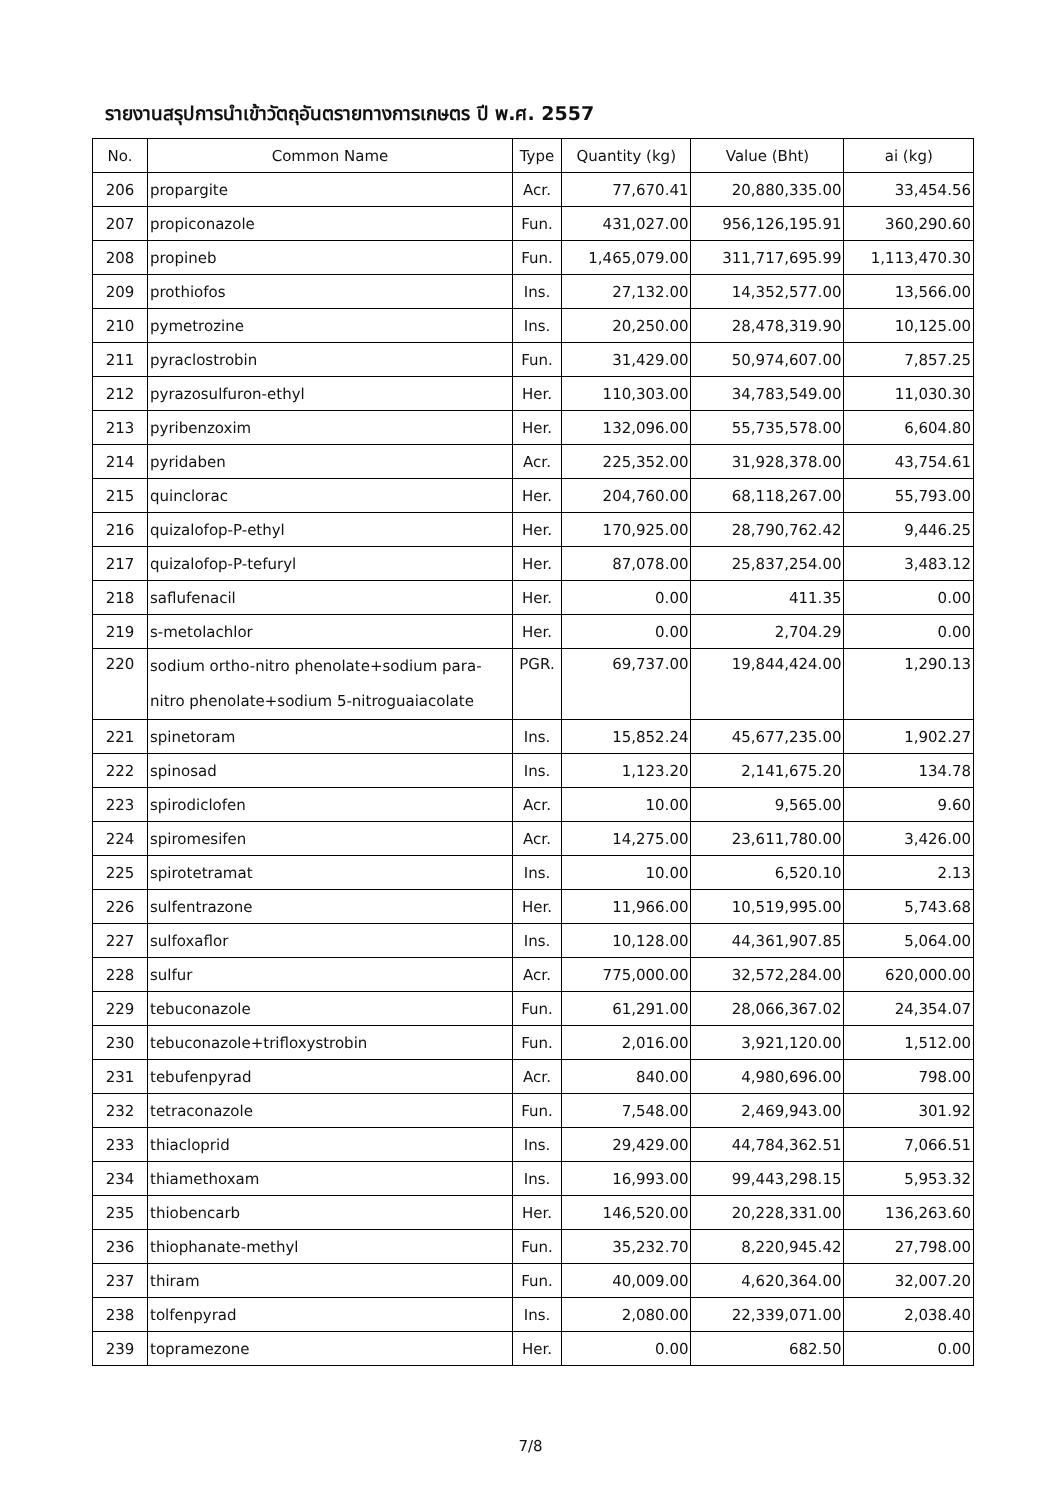รายงานสรุปการนำเข้าวัตถุอันตรายทางการเกษตร ปี พ.ศ. 2557
| No. | Common Name | Type | Quantity (kg) | Value (Bht) | ai (kg) |
| --- | --- | --- | --- | --- | --- |
| 206 | propargite | Acr. | 77,670.41 | 20,880,335.00 | 33,454.56 |
| 207 | propiconazole | Fun. | 431,027.00 | 956,126,195.91 | 360,290.60 |
| 208 | propineb | Fun. | 1,465,079.00 | 311,717,695.99 | 1,113,470.30 |
| 209 | prothiofos | Ins. | 27,132.00 | 14,352,577.00 | 13,566.00 |
| 210 | pymetrozine | Ins. | 20,250.00 | 28,478,319.90 | 10,125.00 |
| 211 | pyraclostrobin | Fun. | 31,429.00 | 50,974,607.00 | 7,857.25 |
| 212 | pyrazosulfuron-ethyl | Her. | 110,303.00 | 34,783,549.00 | 11,030.30 |
| 213 | pyribenzoxim | Her. | 132,096.00 | 55,735,578.00 | 6,604.80 |
| 214 | pyridaben | Acr. | 225,352.00 | 31,928,378.00 | 43,754.61 |
| 215 | quinclorac | Her. | 204,760.00 | 68,118,267.00 | 55,793.00 |
| 216 | quizalofop-P-ethyl | Her. | 170,925.00 | 28,790,762.42 | 9,446.25 |
| 217 | quizalofop-P-tefuryl | Her. | 87,078.00 | 25,837,254.00 | 3,483.12 |
| 218 | saflufenacil | Her. | 0.00 | 411.35 | 0.00 |
| 219 | s-metolachlor | Her. | 0.00 | 2,704.29 | 0.00 |
| 220 | sodium ortho-nitro phenolate+sodium para- nitro phenolate+sodium 5-nitroguaiacolate | PGR. | 69,737.00 | 19,844,424.00 | 1,290.13 |
| 221 | spinetoram | Ins. | 15,852.24 | 45,677,235.00 | 1,902.27 |
| 222 | spinosad | Ins. | 1,123.20 | 2,141,675.20 | 134.78 |
| 223 | spirodiclofen | Acr. | 10.00 | 9,565.00 | 9.60 |
| 224 | spiromesifen | Acr. | 14,275.00 | 23,611,780.00 | 3,426.00 |
| 225 | spirotetramat | Ins. | 10.00 | 6,520.10 | 2.13 |
| 226 | sulfentrazone | Her. | 11,966.00 | 10,519,995.00 | 5,743.68 |
| 227 | sulfoxaflor | Ins. | 10,128.00 | 44,361,907.85 | 5,064.00 |
| 228 | sulfur | Acr. | 775,000.00 | 32,572,284.00 | 620,000.00 |
| 229 | tebuconazole | Fun. | 61,291.00 | 28,066,367.02 | 24,354.07 |
| 230 | tebuconazole+trifloxystrobin | Fun. | 2,016.00 | 3,921,120.00 | 1,512.00 |
| 231 | tebufenpyrad | Acr. | 840.00 | 4,980,696.00 | 798.00 |
| 232 | tetraconazole | Fun. | 7,548.00 | 2,469,943.00 | 301.92 |
| 233 | thiacloprid | Ins. | 29,429.00 | 44,784,362.51 | 7,066.51 |
| 234 | thiamethoxam | Ins. | 16,993.00 | 99,443,298.15 | 5,953.32 |
| 235 | thiobencarb | Her. | 146,520.00 | 20,228,331.00 | 136,263.60 |
| 236 | thiophanate-methyl | Fun. | 35,232.70 | 8,220,945.42 | 27,798.00 |
| 237 | thiram | Fun. | 40,009.00 | 4,620,364.00 | 32,007.20 |
| 238 | tolfenpyrad | Ins. | 2,080.00 | 22,339,071.00 | 2,038.40 |
| 239 | topramezone | Her. | 0.00 | 682.50 | 0.00 |
7/8